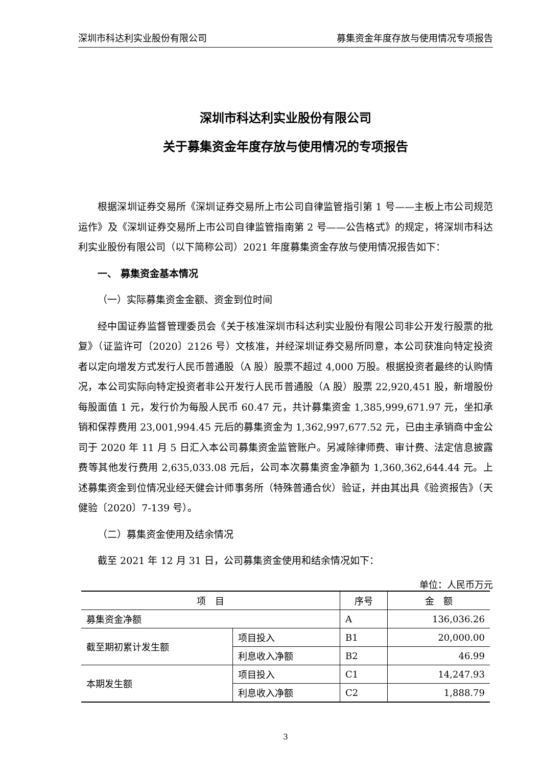深圳市科达利实业股份有限公司 募集资金年度存放与使用情况专项报告
深圳市科达利实业股份有限公司
关于募集资金年度存放与使用情况的专项报告
根据深圳证券交易所《深圳证券交易所上市公司自律监管指引第 1 号——主板上市公司规范运作》及《深圳证券交易所上市公司自律监管指南第 2 号——公告格式》的规定，将深圳市科达利实业股份有限公司（以下简称公司）2021 年度募集资金存放与使用情况报告如下：
一、 募集资金基本情况
（一）实际募集资金金额、资金到位时间
经中国证券监督管理委员会《关于核准深圳市科达利实业股份有限公司非公开发行股票的批复》（证监许可〔2020〕2126 号）文核准，并经深圳证券交易所同意，本公司获准向特定投资者以定向增发方式发行人民币普通股（A 股）股票不超过 4,000 万股。根据投资者最终的认购情况，本公司实际向特定投资者非公开发行人民币普通股（A 股）股票 22,920,451 股，新增股份每股面值 1 元，发行价为每股人民币 60.47 元，共计募集资金 1,385,999,671.97 元，坐扣承销和保荐费用 23,001,994.45 元后的募集资金为 1,362,997,677.52 元，已由主承销商中金公司于 2020 年 11 月 5 日汇入本公司募集资金监管账户。另减除律师费、审计费、法定信息披露费等其他发行费用 2,635,033.08 元后，公司本次募集资金净额为 1,360,362,644.44 元。上述募集资金到位情况业经天健会计师事务所（特殊普通合伙）验证，并由其出具《验资报告》（天健验〔2020〕7-139 号）。
（二）募集资金使用及结余情况
截至 2021 年 12 月 31 日，公司募集资金使用和结余情况如下：
单位：人民币万元
| 项 目 | | 序号 | 金 额 |
| --- | --- | --- | --- |
| 募集资金净额 | | A | 136,036.26 |
| 截至期初累计发生额 | 项目投入 | B1 | 20,000.00 |
| | 利息收入净额 | B2 | 46.99 |
| 本期发生额 | 项目投入 | C1 | 14,247.93 |
| | 利息收入净额 | C2 | 1,888.79 |
3